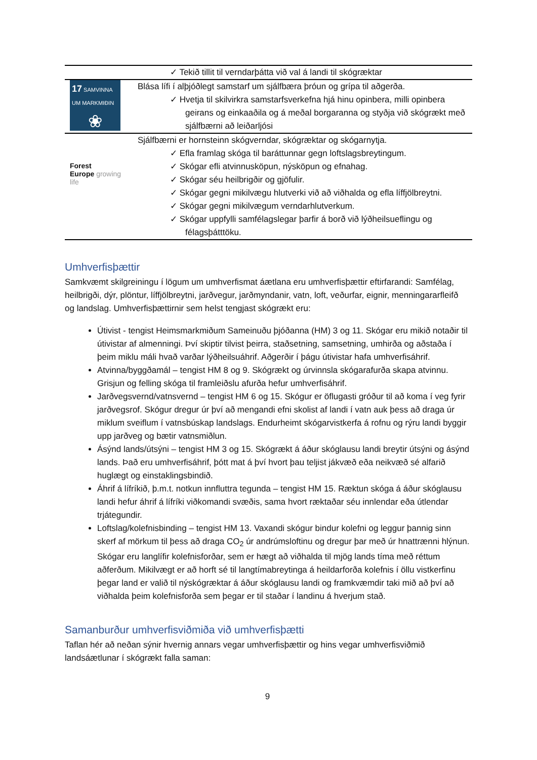| | ✓ Tekið tillit til verndarþátta við val á landi til skógræktar |
| 17 SAMVINNA UM MARKMIÐIN ❀ | Blása lífi í alþjóðlegt samstarf um sjálfbæra þróun og grípa til aðgerða. ✓ Hvetja til skilvirkra samstarfsverkefna hjá hinu opinbera, milli opinbera geirans og einkaaðila og á meðal borgaranna og styðja við skógrækt með sjálfbærni að leiðarljósi |
| Forest Europe growing life | Sjálfbærni er hornsteinn skógverndar, skógræktar og skógarnytja. ✓ Efla framlag skóga til baráttunnar gegn loftslagsbreytingum. ✓ Skógar efli atvinnusköpun, nýsköpun og efnahag. ✓ Skógar séu heilbrigðir og gjöfulir. ✓ Skógar gegni mikilvægu hlutverki við að viðhalda og efla líffjölbreytni. ✓ Skógar gegni mikilvægum verndarhlutverkum. ✓ Skógar uppfylli samfélagslegar þarfir á borð við lýðheilsueflingu og félagsþátttöku. |
Umhverfisþættir
Samkvæmt skilgreiningu í lögum um umhverfismat áætlana eru umhverfisþættir eftirfarandi: Samfélag, heilbrigði, dýr, plöntur, líffjölbreytni, jarðvegur, jarðmyndanir, vatn, loft, veðurfar, eignir, menningararfleifð og landslag. Umhverfisþættirnir sem helst tengjast skógrækt eru:
Útivist - tengist Heimsmarkmiðum Sameinuðu þjóðanna (HM) 3 og 11. Skógar eru mikið notaðir til útivistar af almenningi. Því skiptir tilvist þeirra, staðsetning, samsetning, umhirða og aðstaða í þeim miklu máli hvað varðar lýðheilsuáhrif. Aðgerðir í þágu útivistar hafa umhverfisáhrif.
Atvinna/byggðamál – tengist HM 8 og 9. Skógrækt og úrvinnsla skógarafurða skapa atvinnu. Grisjun og felling skóga til framleiðslu afurða hefur umhverfisáhrif.
Jarðvegsvernd/vatnsvernd – tengist HM 6 og 15. Skógur er öflugasti gróður til að koma í veg fyrir jarðvegsrof. Skógur dregur úr því að mengandi efni skolist af landi í vatn auk þess að draga úr miklum sveiflum í vatnsbúskap landslags. Endurheimt skógarvistkerfa á rofnu og rýru landi byggir upp jarðveg og bætir vatnsmiðlun.
Ásýnd lands/útsýni – tengist HM 3 og 15. Skógrækt á áður skóglausu landi breytir útsýni og ásýnd lands. Það eru umhverfisáhrif, þótt mat á því hvort þau teljist jákvæð eða neikvæð sé alfarið huglægt og einstaklingsbindið.
Áhrif á lífríkið, þ.m.t. notkun innfluttra tegunda – tengist HM 15. Ræktun skóga á áður skóglausu landi hefur áhrif á lífríki viðkomandi svæðis, sama hvort ræktaðar séu innlendar eða útlendar trjátegundir.
Loftslag/kolefnisbinding – tengist HM 13. Vaxandi skógur bindur kolefni og leggur þannig sinn skerf af mörkum til þess að draga CO<sub>2</sub> úr andrúmsloftinu og dregur þar með úr hnattrænni hlýnun. Skógar eru langlífir kolefnisforðar, sem er hægt að viðhalda til mjög lands tíma með réttum aðferðum. Mikilvægt er að horft sé til langtímabreytinga á heildarforða kolefnis í öllu vistkerfinu þegar land er valið til nýskógræktar á áður skóglausu landi og framkvæmdir taki mið að því að viðhalda þeim kolefnisforða sem þegar er til staðar í landinu á hverjum stað.
Samanburður umhverfisviðmiða við umhverfisþætti
Taflan hér að neðan sýnir hvernig annars vegar umhverfisþættir og hins vegar umhverfisviðmið landsáætlunar í skógrækt falla saman:
9